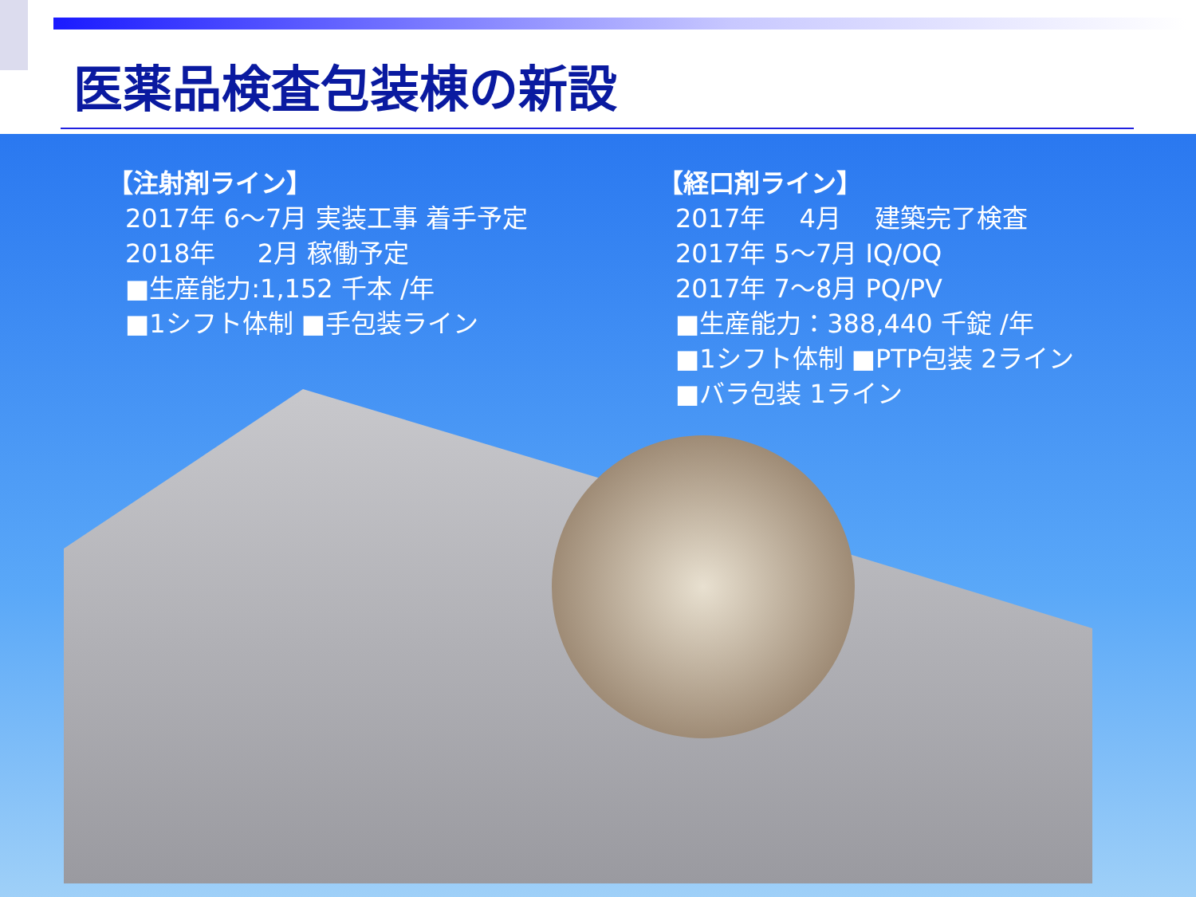医薬品検査包装棟の新設
【注射剤ライン】
2017年 6～7月 実装工事 着手予定
2018年 　 2月 稼働予定
■生産能力:1,152 千本 /年
■1シフト体制 ■手包装ライン
【経口剤ライン】
2017年 　4月 　建築完了検査
2017年 5～7月 IQ/OQ
2017年 7～8月 PQ/PV
■生産能力：388,440 千錠 /年
■1シフト体制 ■PTP包装 2ライン
■バラ包装 1ライン